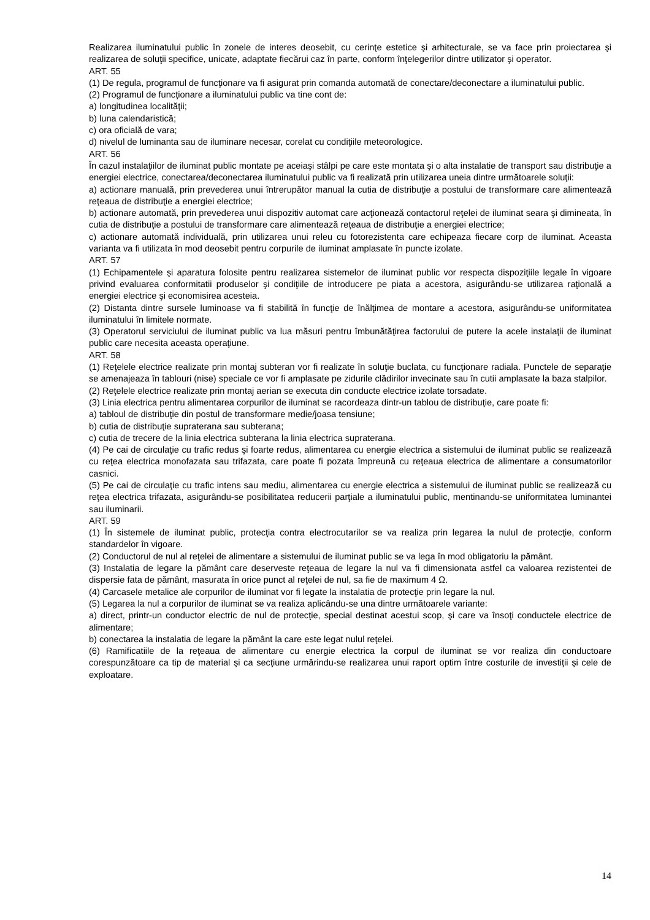Realizarea iluminatului public în zonele de interes deosebit, cu cerinţe estetice şi arhitecturale, se va face prin proiectarea şi realizarea de soluţii specifice, unicate, adaptate fiecărui caz în parte, conform înţelegerilor dintre utilizator şi operator.
ART. 55
(1) De regula, programul de funcţionare va fi asigurat prin comanda automată de conectare/deconectare a iluminatului public.
(2) Programul de funcţionare a iluminatului public va tine cont de:
a) longitudinea localităţii;
b) luna calendaristică;
c) ora oficială de vara;
d) nivelul de luminanta sau de iluminare necesar, corelat cu condiţiile meteorologice.
ART. 56
În cazul instalaţiilor de iluminat public montate pe aceiaşi stâlpi pe care este montata şi o alta instalatie de transport sau distribuţie a energiei electrice, conectarea/deconectarea iluminatului public va fi realizată prin utilizarea uneia dintre următoarele soluţii:
a) actionare manuală, prin prevederea unui întrerupător manual la cutia de distribuţie a postului de transformare care alimentează reţeaua de distribuţie a energiei electrice;
b) actionare automată, prin prevederea unui dispozitiv automat care acţionează contactorul reţelei de iluminat seara şi dimineata, în cutia de distribuţie a postului de transformare care alimentează reţeaua de distribuţie a energiei electrice;
c) actionare automată individuală, prin utilizarea unui releu cu fotorezistenta care echipeaza fiecare corp de iluminat. Aceasta varianta va fi utilizata în mod deosebit pentru corpurile de iluminat amplasate în puncte izolate.
ART. 57
(1) Echipamentele şi aparatura folosite pentru realizarea sistemelor de iluminat public vor respecta dispoziţiile legale în vigoare privind evaluarea conformitatii produselor şi condiţiile de introducere pe piata a acestora, asigurându-se utilizarea raţională a energiei electrice şi economisirea acesteia.
(2) Distanta dintre sursele luminoase va fi stabilită în funcţie de înălţimea de montare a acestora, asigurându-se uniformitatea iluminatului în limitele normate.
(3) Operatorul serviciului de iluminat public va lua măsuri pentru îmbunătăţirea factorului de putere la acele instalaţii de iluminat public care necesita aceasta operaţiune.
ART. 58
(1) Reţelele electrice realizate prin montaj subteran vor fi realizate în soluţie buclata, cu funcţionare radiala. Punctele de separaţie se amenajeaza în tablouri (nise) speciale ce vor fi amplasate pe zidurile clădirilor invecinate sau în cutii amplasate la baza stalpilor.
(2) Reţelele electrice realizate prin montaj aerian se executa din conducte electrice izolate torsadate.
(3) Linia electrica pentru alimentarea corpurilor de iluminat se racordeaza dintr-un tablou de distribuţie, care poate fi:
a) tabloul de distribuţie din postul de transformare medie/joasa tensiune;
b) cutia de distribuţie supraterana sau subterana;
c) cutia de trecere de la linia electrica subterana la linia electrica supraterana.
(4) Pe cai de circulaţie cu trafic redus şi foarte redus, alimentarea cu energie electrica a sistemului de iluminat public se realizează cu reţea electrica monofazata sau trifazata, care poate fi pozata împreună cu reţeaua electrica de alimentare a consumatorilor casnici.
(5) Pe cai de circulaţie cu trafic intens sau mediu, alimentarea cu energie electrica a sistemului de iluminat public se realizează cu reţea electrica trifazata, asigurându-se posibilitatea reducerii parţiale a iluminatului public, mentinandu-se uniformitatea luminantei sau iluminarii.
ART. 59
(1) În sistemele de iluminat public, protecţia contra electrocutarilor se va realiza prin legarea la nulul de protecţie, conform standardelor în vigoare.
(2) Conductorul de nul al reţelei de alimentare a sistemului de iluminat public se va lega în mod obligatoriu la pământ.
(3) Instalatia de legare la pământ care deserveste reţeaua de legare la nul va fi dimensionata astfel ca valoarea rezistentei de dispersie fata de pământ, masurata în orice punct al reţelei de nul, sa fie de maximum 4 Ω.
(4) Carcasele metalice ale corpurilor de iluminat vor fi legate la instalatia de protecţie prin legare la nul.
(5) Legarea la nul a corpurilor de iluminat se va realiza aplicându-se una dintre următoarele variante:
a) direct, printr-un conductor electric de nul de protecţie, special destinat acestui scop, şi care va însoţi conductele electrice de alimentare;
b) conectarea la instalatia de legare la pământ la care este legat nulul reţelei.
(6) Ramificatiile de la reţeaua de alimentare cu energie electrica la corpul de iluminat se vor realiza din conductoare corespunzătoare ca tip de material şi ca secţiune urmărindu-se realizarea unui raport optim între costurile de investiţii şi cele de exploatare.
14